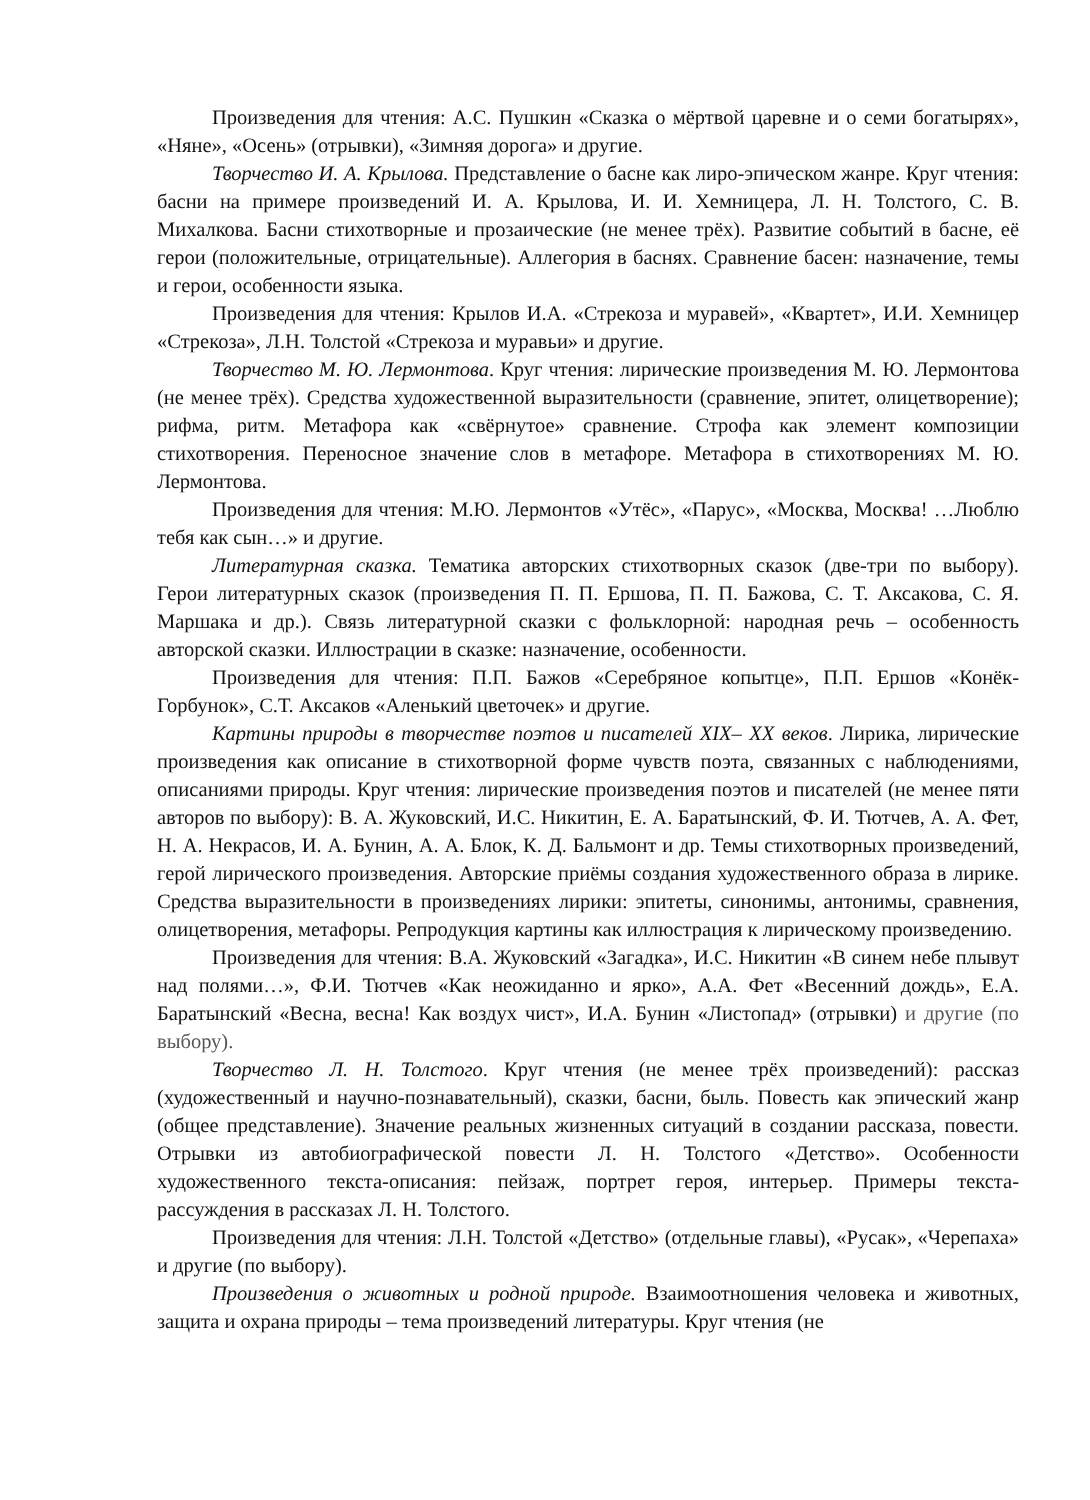Произведения для чтения: А.С. Пушкин «Сказка о мёртвой царевне и о семи богатырях», «Няне», «Осень» (отрывки), «Зимняя дорога» и другие.
Творчество И. А. Крылова. Представление о басне как лиро-эпическом жанре. Круг чтения: басни на примере произведений И. А. Крылова, И. И. Хемницера, Л. Н. Толстого, С. В. Михалкова. Басни стихотворные и прозаические (не менее трёх). Развитие событий в басне, её герои (положительные, отрицательные). Аллегория в баснях. Сравнение басен: назначение, темы и герои, особенности языка.
Произведения для чтения: Крылов И.А. «Стрекоза и муравей», «Квартет», И.И. Хемницер «Стрекоза», Л.Н. Толстой «Стрекоза и муравьи» и другие.
Творчество М. Ю. Лермонтова. Круг чтения: лирические произведения М. Ю. Лермонтова (не менее трёх). Средства художественной выразительности (сравнение, эпитет, олицетворение); рифма, ритм. Метафора как «свёрнутое» сравнение. Строфа как элемент композиции стихотворения. Переносное значение слов в метафоре. Метафора в стихотворениях М. Ю. Лермонтова.
Произведения для чтения: М.Ю. Лермонтов «Утёс», «Парус», «Москва, Москва! …Люблю тебя как сын…» и другие.
Литературная сказка. Тематика авторских стихотворных сказок (две-три по выбору). Герои литературных сказок (произведения П. П. Ершова, П. П. Бажова, С. Т. Аксакова, С. Я. Маршака и др.). Связь литературной сказки с фольклорной: народная речь – особенность авторской сказки. Иллюстрации в сказке: назначение, особенности.
Произведения для чтения: П.П. Бажов «Серебряное копытце», П.П. Ершов «Конёк-Горбунок», С.Т. Аксаков «Аленький цветочек» и другие.
Картины природы в творчестве поэтов и писателей XIX– XX веков. Лирика, лирические произведения как описание в стихотворной форме чувств поэта, связанных с наблюдениями, описаниями природы. Круг чтения: лирические произведения поэтов и писателей (не менее пяти авторов по выбору): В. А. Жуковский, И.С. Никитин, Е. А. Баратынский, Ф. И. Тютчев, А. А. Фет, Н. А. Некрасов, И. А. Бунин, А. А. Блок, К. Д. Бальмонт и др. Темы стихотворных произведений, герой лирического произведения. Авторские приёмы создания художественного образа в лирике. Средства выразительности в произведениях лирики: эпитеты, синонимы, антонимы, сравнения, олицетворения, метафоры. Репродукция картины как иллюстрация к лирическому произведению.
Произведения для чтения: В.А. Жуковский «Загадка», И.С. Никитин «В синем небе плывут над полями…», Ф.И. Тютчев «Как неожиданно и ярко», А.А. Фет «Весенний дождь», Е.А. Баратынский «Весна, весна! Как воздух чист», И.А. Бунин «Листопад» (отрывки) и другие (по выбору).
Творчество Л. Н. Толстого. Круг чтения (не менее трёх произведений): рассказ (художественный и научно-познавательный), сказки, басни, быль. Повесть как эпический жанр (общее представление). Значение реальных жизненных ситуаций в создании рассказа, повести. Отрывки из автобиографической повести Л. Н. Толстого «Детство». Особенности художественного текста-описания: пейзаж, портрет героя, интерьер. Примеры текста-рассуждения в рассказах Л. Н. Толстого.
Произведения для чтения: Л.Н. Толстой «Детство» (отдельные главы), «Русак», «Черепаха» и другие (по выбору).
Произведения о животных и родной природе. Взаимоотношения человека и животных, защита и охрана природы – тема произведений литературы. Круг чтения (не